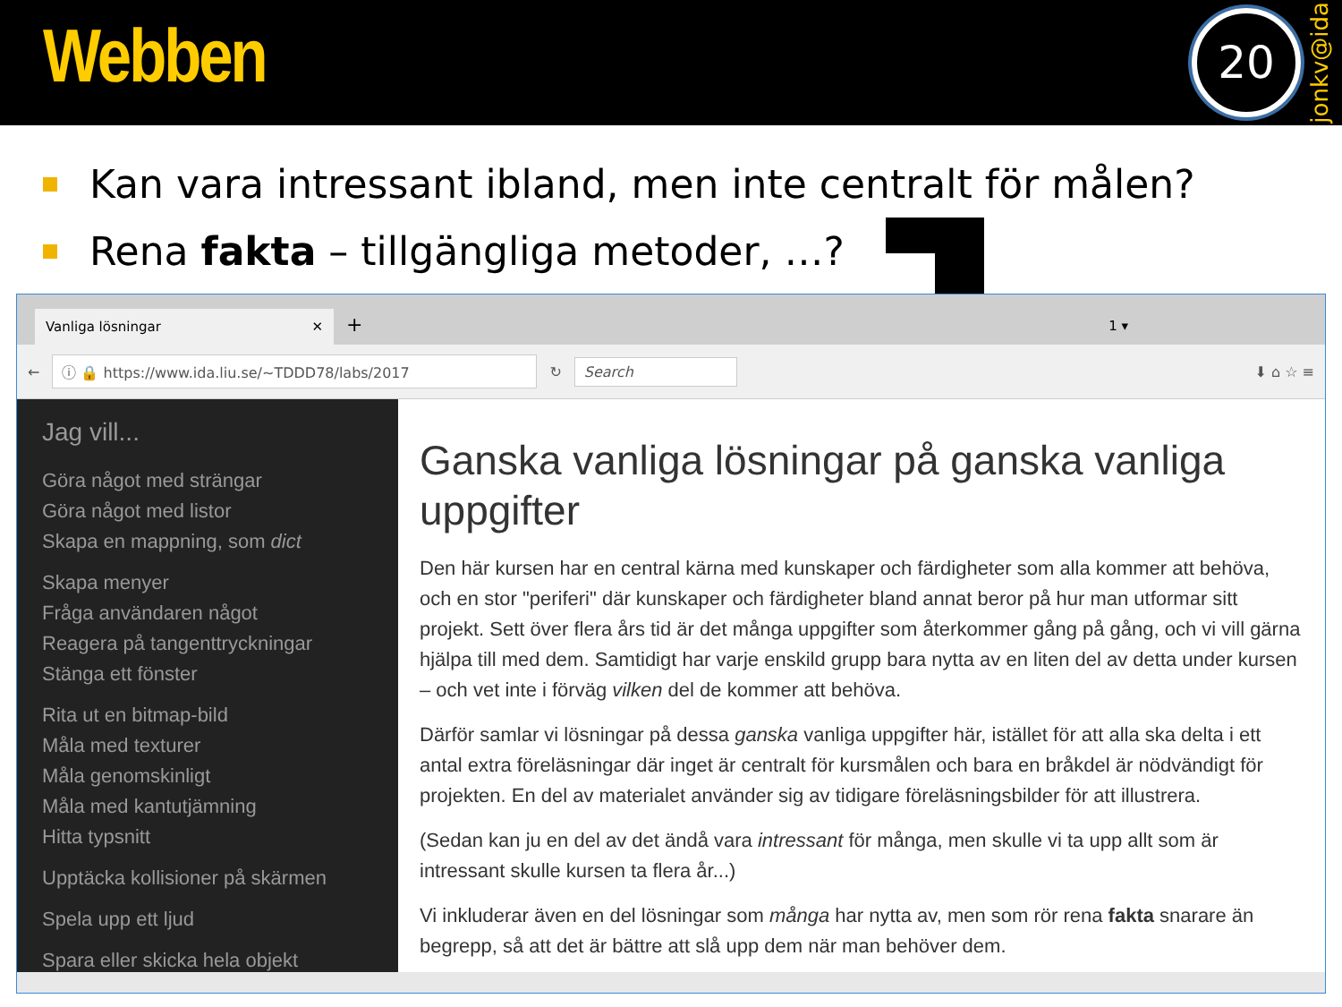Webben
20
jonkv@ida
Kan vara intressant ibland, men inte centralt för målen?
Rena fakta – tillgängliga metoder, …?
Vanliga lösningar ✕
+ 1 ▾
← ⓘ 🔒 https://www.ida.liu.se/~TDDD78/labs/2017 ↻ Search ⬇ ⌂ ☆ ≡
Jag vill...
Göra något med strängar
Göra något med listor
Skapa en mappning, som dict
Skapa menyer
Fråga användaren något
Reagera på tangenttryckningar
Stänga ett fönster
Rita ut en bitmap-bild
Måla med texturer
Måla genomskinligt
Måla med kantutjämning
Hitta typsnitt
Upptäcka kollisioner på skärmen
Spela upp ett ljud
Spara eller skicka hela objekt
Ganska vanliga lösningar på ganska vanliga uppgifter
Den här kursen har en central kärna med kunskaper och färdigheter som alla kommer att behöva, och en stor "periferi" där kunskaper och färdigheter bland annat beror på hur man utformar sitt projekt. Sett över flera års tid är det många uppgifter som återkommer gång på gång, och vi vill gärna hjälpa till med dem. Samtidigt har varje enskild grupp bara nytta av en liten del av detta under kursen – och vet inte i förväg vilken del de kommer att behöva.
Därför samlar vi lösningar på dessa ganska vanliga uppgifter här, istället för att alla ska delta i ett antal extra föreläsningar där inget är centralt för kursmålen och bara en bråkdel är nödvändigt för projekten. En del av materialet använder sig av tidigare föreläsningsbilder för att illustrera.
(Sedan kan ju en del av det ändå vara intressant för många, men skulle vi ta upp allt som är intressant skulle kursen ta flera år...)
Vi inkluderar även en del lösningar som många har nytta av, men som rör rena fakta snarare än begrepp, så att det är bättre att slå upp dem när man behöver dem.